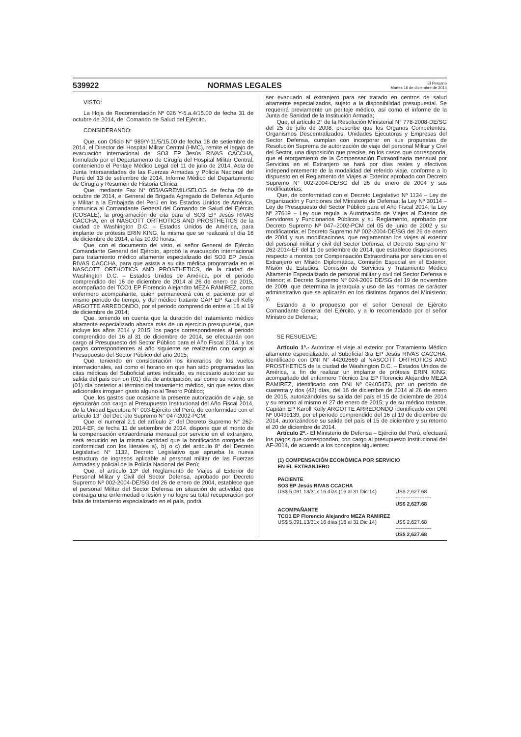539922 NORMAS LEGALES El Peruano
Martes 16 de diciembre de 2014
VISTO:
La Hoja de Recomendación Nº 026 Y-6.a.4/15.00 de fecha 31 de octubre de 2014, del Comando de Salud del Ejército.
CONSIDERANDO:
Que, con Oficio N° 989/Y-11/5/15.00 de fecha 18 de setiembre de 2014, el Director del Hospital Militar Central (HMC), remite el legajo de evacuación internacional del SO3 EP Jesús RIVAS CACCHA, formulado por el Departamento de Cirugía del Hospital Militar Central, conteniendo el Peritaje Médico Legal del 11 de julio de 2014, Acta de Junta Intersanidades de las Fuerzas Armadas y Policía Nacional del Perú del 13 de setiembre de 2014, Informe Médico del Departamento de Cirugía y Resumen de Historia Clínica;
Que, mediante Fax N° 055/AGREMIL/SELOG de fecha 09 de octubre de 2014, el General de Brigada Agregado de Defensa Adjunto y Militar a la Embajada del Perú en los Estados Unidos de América, comunica al Comandante General del Comando de Salud del Ejército (COSALE), la programación de cita para el SO3 EP Jesús RIVAS CACCHA, en el NASCOTT ORTHOTICS AND PROSTHETICS de la ciudad de Washington D.C. – Estados Unidos de América, para implante de prótesis ERIN KING, la misma que se realizará el día 16 de diciembre de 2014, a las 10:00 horas;
Que, con el documento del visto, el señor General de Ejército Comandante General del Ejército, aprobó la evacuación internacional para tratamiento médico altamente especializado del SO3 EP Jesús RIVAS CACCHA, para que asista a su cita médica programada en el NASCOTT ORTHOTICS AND PROSTHETICS, de la ciudad de Washington D.C. – Estados Unidos de América, por el periodo comprendido del 16 de diciembre de 2014 al 26 de enero de 2015, acompañado del TCO1 EP Florencio Alejandro MEZA RAMIREZ, como enfermero acompañante, quien permanecerá con el paciente por el mismo periodo de tiempo; y del médico tratante CAP EP Karoll Kelly ARGOTTE ARREDONDO, por el periodo comprendido entre el 16 al 19 de diciembre de 2014;
Que, teniendo en cuenta que la duración del tratamiento médico altamente especializado abarca más de un ejercicio presupuestal, que incluye los años 2014 y 2015, los pagos correspondientes al periodo comprendido del 16 al 31 de diciembre de 2014, se efectuarán con cargo al Presupuesto del Sector Público para el Año Fiscal 2014, y los pagos correspondientes al año siguiente se realizarán con cargo al Presupuesto del Sector Público del año 2015;
Que, teniendo en consideración los itinerarios de los vuelos internacionales, así como el horario en que han sido programadas las citas médicas del Suboficial antes indicado, es necesario autorizar su salida del país con un (01) día de anticipación, así como su retorno un (01) día posterior al término del tratamiento médico, sin que estos días adicionales irroguen gasto alguno al Tesoro Público;
Que, los gastos que ocasione la presente autorización de viaje, se ejecutarán con cargo al Presupuesto Institucional del Año Fiscal 2014, de la Unidad Ejecutora N° 003-Ejército del Perú, de conformidad con el artículo 13° del Decreto Supremo N° 047-2002-PCM;
Que, el numeral 2.1 del artículo 2° del Decreto Supremo N° 262-2014-EF, de fecha 11 de setiembre de 2014, dispone que el monto de la compensación extraordinaria mensual por servicio en el extranjero, será reducido en la misma cantidad que la bonificación otorgada de conformidad con los literales a), b) o c) del artículo 8° del Decreto Legislativo N° 1132, Decreto Legislativo que aprueba la nueva estructura de ingresos aplicable al personal militar de las Fuerzas Armadas y policial de la Policía Nacional del Perú;
Que, el artículo 13º del Reglamento de Viajes al Exterior de Personal Militar y Civil del Sector Defensa, aprobado por Decreto Supremo Nº 002-2004-DE/SG del 26 de enero de 2004, establece que el personal Militar del Sector Defensa en situación de actividad que contraiga una enfermedad o lesión y no logre su total recuperación por falta de tratamiento especializado en el país, podrá
ser evacuado al extranjero para ser tratado en centros de salud altamente especializados, sujeto a la disponibilidad presupuestal. Se requerirá previamente un peritaje médico, así como el informe de la Junta de Sanidad de la Institución Armada;
Que, el artículo 2° de la Resolución Ministerial N° 778-2008-DE/SG del 25 de julio de 2008, prescribe que los Órganos Competentes, Organismos Descentralizados, Unidades Ejecutoras y Empresas del Sector Defensa, cumplan con incorporar en sus propuestas de Resolución Suprema de autorización de viaje del personal Militar y Civil del Sector, una disposición que precise, en los casos que corresponda, que el otorgamiento de la Compensación Extraordinaria mensual por Servicios en el Extranjero se hará por días reales y efectivos independientemente de la modalidad del referido viaje, conforme a lo dispuesto en el Reglamento de Viajes al Exterior aprobado con Decreto Supremo N° 002-2004-DE/SG del 26 de enero de 2004 y sus modificatorias;
Que, de conformidad con el Decreto Legislativo Nº 1134 – Ley de Organización y Funciones del Ministerio de Defensa; la Ley Nº 30114 – Ley de Presupuesto del Sector Público para el Año Fiscal 2014; la Ley Nº 27619 – Ley que regula la Autorización de Viajes al Exterior de Servidores y Funcionarios Públicos y su Reglamento, aprobado por Decreto Supremo Nº 047–2002-PCM del 05 de junio de 2002 y su modificatoria; el Decreto Supremo Nº 002-2004-DE/SG del 26 de enero de 2004 y sus modificaciones, que reglamentan los viajes al exterior del personal militar y civil del Sector Defensa; el Decreto Supremo N° 262-2014-EF del 11 de setiembre de 2014, que establece disposiciones respecto a montos por Compensación Extraordinaria por servicios en el Extranjero en Misión Diplomática, Comisión Especial en el Exterior, Misión de Estudios, Comisión de Servicios y Tratamiento Médico Altamente Especializado de personal militar y civil del Sector Defensa e Interior; el Decreto Supremo Nº 024-2009 DE/SG del 19 de noviembre de 2009, que determina la jerarquía y uso de las normas de carácter administrativo que se aplicarán en los distintos órganos del Ministerio; y,
Estando a lo propuesto por el señor General de Ejército Comandante General del Ejército, y a lo recomendado por el señor Ministro de Defensa;
SE RESUELVE:
Artículo 1º.- Autorizar el viaje al exterior por Tratamiento Médico altamente especializado, al Suboficial 3ra EP Jesús RIVAS CACCHA, identificado con DNI N° 44202669 al NASCOTT ORTHOTICS AND PROSTHETICS de la ciudad de Washington D.C. – Estados Unidos de América, a fin de realizar un implante de prótesis ERIN KING; acompañado del enfermero Técnico 1ra EP Florencio Alejandro MEZA RAMIREZ, identificado con DNI Nº 09405473, por un periodo de cuarenta y dos (42) días, del 16 de diciembre de 2014 al 26 de enero de 2015, autorizándoles su salida del país el 15 de diciembre de 2014 y su retorno al mismo el 27 de enero de 2015; y de su médico tratante, Capitán EP Karoll Kelly ARGOTTE ARREDONDO identificado con DNI Nº 00499139, por el periodo comprendido del 16 al 19 de diciembre de 2014, autorizándose su salida del país el 15 de diciembre y su retorno el 20 de diciembre de 2014.
Artículo 2º.- El Ministerio de Defensa – Ejército del Perú, efectuará los pagos que correspondan, con cargo al presupuesto Institucional del AF-2014, de acuerdo a los conceptos siguientes:
| (1) COMPENSACIÓN ECONÓMICA POR SERVICIO EN EL EXTRANJERO | |
| PACIENTE | |
| SO3 EP Jesús RIVAS CCACHA | |
| US$ 5,091.13/31x 16 días (16 al 31 Dic 14) | US$ 2,627.68 |
| | --------------------- |
| | US$ 2,627.68 |
| ACOMPAÑANTE | |
| TCO1 EP Florencio Alejandro MEZA RAMIREZ | |
| US$ 5,091.13/31x 16 días (16 al 31 Dic 14) | US$ 2,627.68 |
| | --------------------- |
| | US$ 2,627.68 |